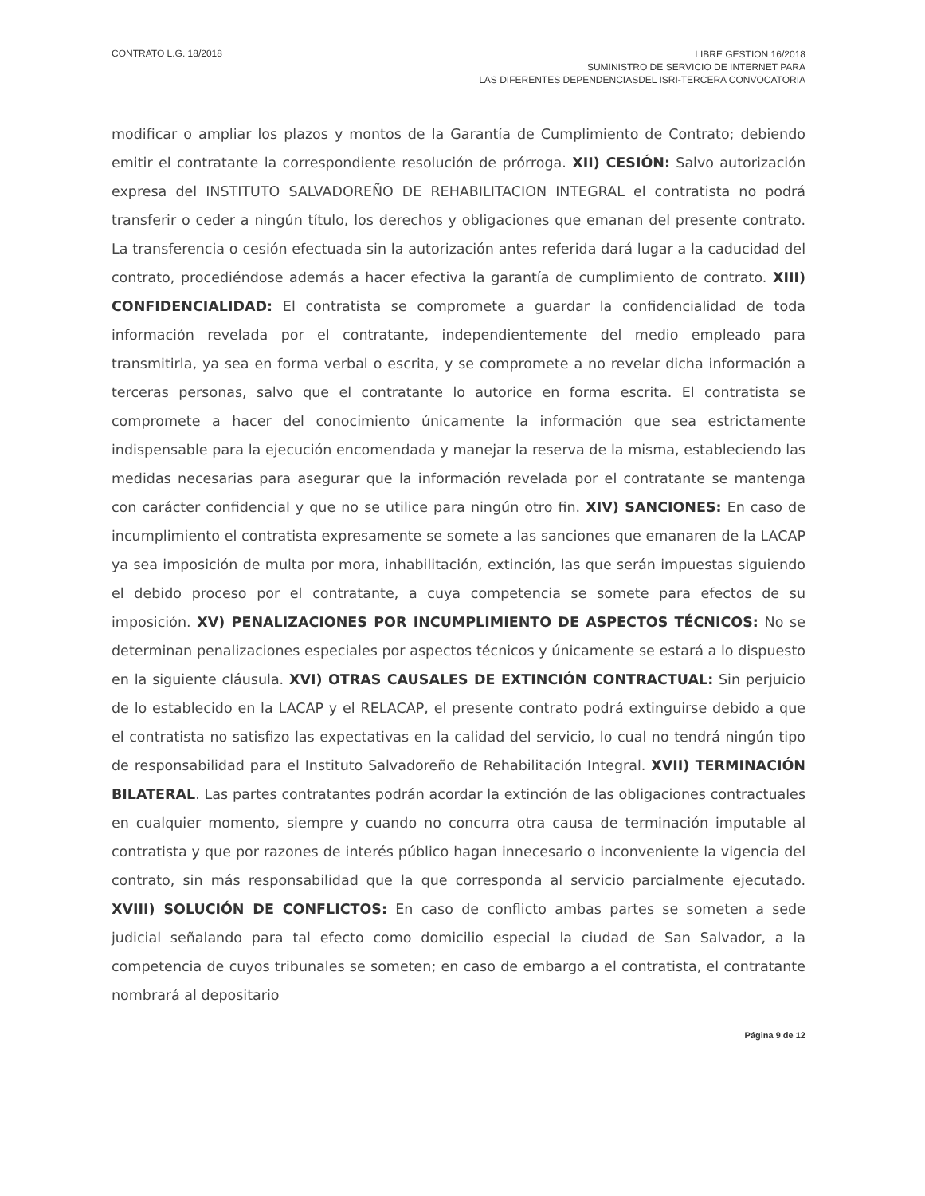CONTRATO L.G. 18/2018
LIBRE GESTION 16/2018
SUMINISTRO DE SERVICIO DE INTERNET PARA
LAS DIFERENTES DEPENDENCIASDEL ISRI-TERCERA CONVOCATORIA
modificar o ampliar los plazos y montos de la Garantía de Cumplimiento de Contrato; debiendo emitir el contratante la correspondiente resolución de prórroga. XII) CESIÓN: Salvo autorización expresa del INSTITUTO SALVADOREÑO DE REHABILITACION INTEGRAL el contratista no podrá transferir o ceder a ningún título, los derechos y obligaciones que emanan del presente contrato. La transferencia o cesión efectuada sin la autorización antes referida dará lugar a la caducidad del contrato, procediéndose además a hacer efectiva la garantía de cumplimiento de contrato. XIII) CONFIDENCIALIDAD: El contratista se compromete a guardar la confidencialidad de toda información revelada por el contratante, independientemente del medio empleado para transmitirla, ya sea en forma verbal o escrita, y se compromete a no revelar dicha información a terceras personas, salvo que el contratante lo autorice en forma escrita. El contratista se compromete a hacer del conocimiento únicamente la información que sea estrictamente indispensable para la ejecución encomendada y manejar la reserva de la misma, estableciendo las medidas necesarias para asegurar que la información revelada por el contratante se mantenga con carácter confidencial y que no se utilice para ningún otro fin. XIV) SANCIONES: En caso de incumplimiento el contratista expresamente se somete a las sanciones que emanaren de la LACAP ya sea imposición de multa por mora, inhabilitación, extinción, las que serán impuestas siguiendo el debido proceso por el contratante, a cuya competencia se somete para efectos de su imposición. XV) PENALIZACIONES POR INCUMPLIMIENTO DE ASPECTOS TÉCNICOS: No se determinan penalizaciones especiales por aspectos técnicos y únicamente se estará a lo dispuesto en la siguiente cláusula. XVI) OTRAS CAUSALES DE EXTINCIÓN CONTRACTUAL: Sin perjuicio de lo establecido en la LACAP y el RELACAP, el presente contrato podrá extinguirse debido a que el contratista no satisfizo las expectativas en la calidad del servicio, lo cual no tendrá ningún tipo de responsabilidad para el Instituto Salvadoreño de Rehabilitación Integral. XVII) TERMINACIÓN BILATERAL. Las partes contratantes podrán acordar la extinción de las obligaciones contractuales en cualquier momento, siempre y cuando no concurra otra causa de terminación imputable al contratista y que por razones de interés público hagan innecesario o inconveniente la vigencia del contrato, sin más responsabilidad que la que corresponda al servicio parcialmente ejecutado. XVIII) SOLUCIÓN DE CONFLICTOS: En caso de conflicto ambas partes se someten a sede judicial señalando para tal efecto como domicilio especial la ciudad de San Salvador, a la competencia de cuyos tribunales se someten; en caso de embargo a el contratista, el contratante nombrará al depositario
Página 9 de 12